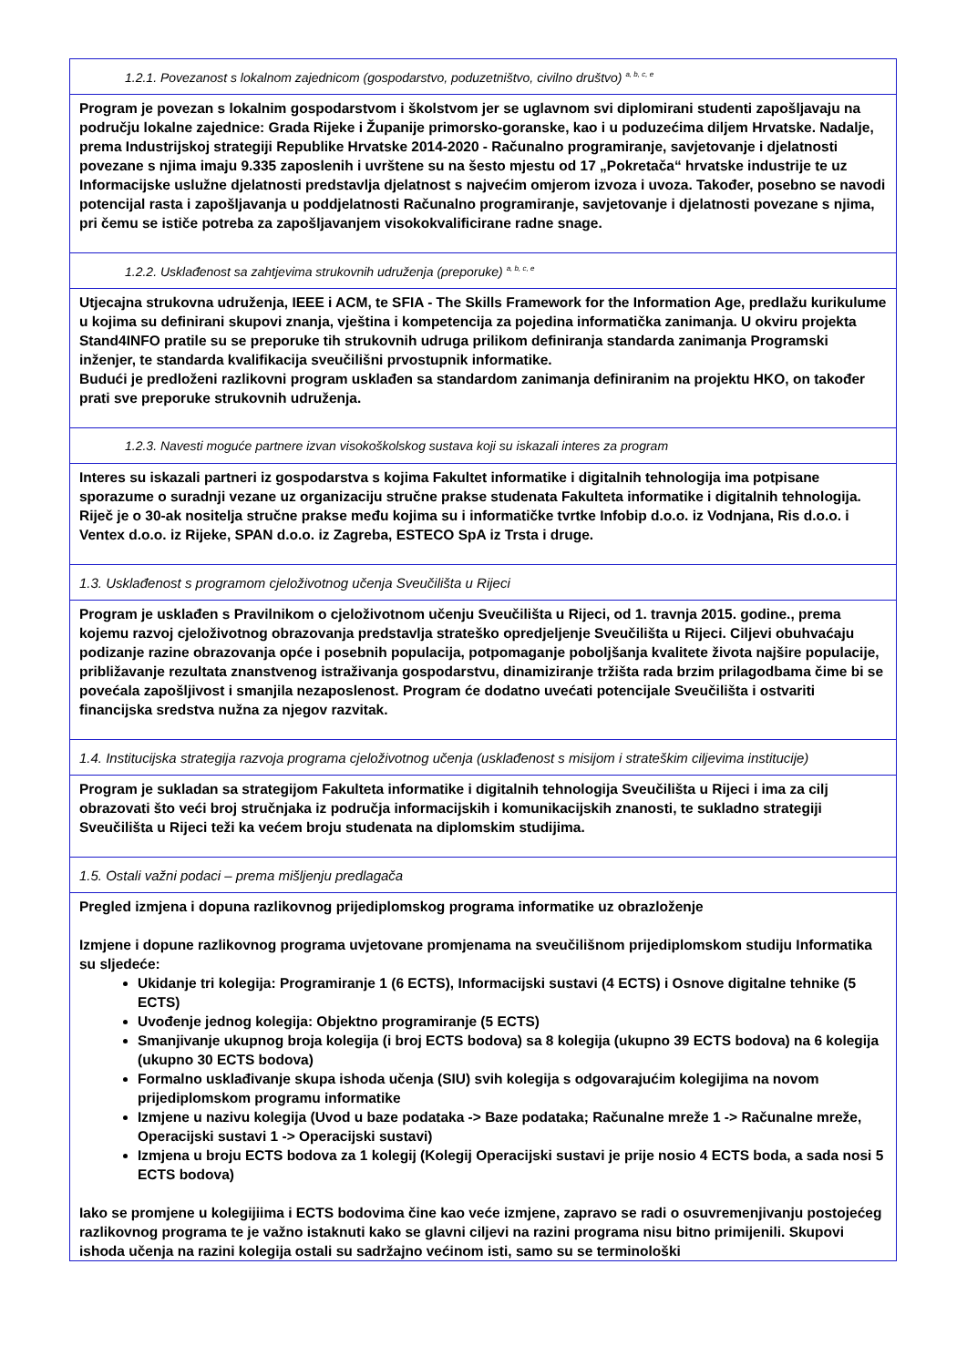| 1.2.1. Povezanost s lokalnom zajednicom (gospodarstvo, poduzetništvo, civilno društvo) <sup>a, b, c, e</sup> |
| Program je povezan s lokalnim gospodarstvom i školstvom jer se uglavnom svi diplomirani studenti zapošljavaju na području lokalne zajednice: Grada Rijeke i Županije primorsko-goranske, kao i u poduzećima diljem Hrvatske. Nadalje, prema Industrijskoj strategiji Republike Hrvatske 2014-2020 - Računalno programiranje, savjetovanje i djelatnosti povezane s njima imaju 9.335 zaposlenih i uvrštene su na šesto mjestu od 17 „Pokretača“ hrvatske industrije te uz Informacijske uslužne djelatnosti predstavlja djelatnost s najvećim omjerom izvoza i uvoza. Također, posebno se navodi potencijal rasta i zapošljavanja u poddjelatnosti Računalno programiranje, savjetovanje i djelatnosti povezane s njima, pri čemu se ističe potreba za zapošljavanjem visokokvalificirane radne snage. |
| 1.2.2. Usklađenost sa zahtjevima strukovnih udruženja (preporuke) <sup>a, b, c, e</sup> |
| Utjecajna strukovna udruženja, IEEE i ACM, te SFIA - The Skills Framework for the Information Age, predlažu kurikulume u kojima su definirani skupovi znanja, vještina i kompetencija za pojedina informatička zanimanja. U okviru projekta Stand4INFO pratile su se preporuke tih strukovnih udruga prilikom definiranja standarda zanimanja Programski inženjer, te standarda kvalifikacija sveučilišni prvostupnik informatike. Budući je predloženi razlikovni program usklađen sa standardom zanimanja definiranim na projektu HKO, on također prati sve preporuke strukovnih udruženja. |
| 1.2.3. Navesti moguće partnere izvan visokoškolskog sustava koji su iskazali interes za program |
| Interes su iskazali partneri iz gospodarstva s kojima Fakultet informatike i digitalnih tehnologija ima potpisane sporazume o suradnji vezane uz organizaciju stručne prakse studenata Fakulteta informatike i digitalnih tehnologija. Riječ je o 30-ak nositelja stručne prakse među kojima su i informatičke tvrtke Infobip d.o.o. iz Vodnjana, Ris d.o.o. i Ventex d.o.o. iz Rijeke, SPAN d.o.o. iz Zagreba, ESTECO SpA iz Trsta i druge. |
| 1.3. Usklađenost s programom cjeloživotnog učenja Sveučilišta u Rijeci |
| Program je usklađen s Pravilnikom o cjeloživotnom učenju Sveučilišta u Rijeci, od 1. travnja 2015. godine., prema kojemu razvoj cjeloživotnog obrazovanja predstavlja strateško opredjeljenje Sveučilišta u Rijeci. Ciljevi obuhvaćaju podizanje razine obrazovanja opće i posebnih populacija, potpomaganje poboljšanja kvalitete života najšire populacije, približavanje rezultata znanstvenog istraživanja gospodarstvu, dinamiziranje tržišta rada brzim prilagodbama čime bi se povećala zapošljivost i smanjila nezaposlenost. Program će dodatno uvećati potencijale Sveučilišta i ostvariti financijska sredstva nužna za njegov razvitak. |
| 1.4. Institucijska strategija razvoja programa cjeloživotnog učenja (usklađenost s misijom i strateškim ciljevima institucije) |
| Program je sukladan sa strategijom Fakulteta informatike i digitalnih tehnologija Sveučilišta u Rijeci i ima za cilj obrazovati što veći broj stručnjaka iz područja informacijskih i komunikacijskih znanosti, te sukladno strategiji Sveučilišta u Rijeci teži ka većem broju studenata na diplomskim studijima. |
| 1.5. Ostali važni podaci – prema mišljenju predlagača |
| Pregled izmjena i dopuna razlikovnog prijediplomskog programa informatike uz obrazloženje Izmjene i dopune razlikovnog programa uvjetovane promjenama na sveučilišnom prijediplomskom studiju Informatika su sljedeće: Ukidanje tri kolegija: Programiranje 1 (6 ECTS), Informacijski sustavi (4 ECTS) i Osnove digitalne tehnike (5 ECTS) Uvođenje jednog kolegija: Objektno programiranje (5 ECTS) Smanjivanje ukupnog broja kolegija (i broj ECTS bodova) sa 8 kolegija (ukupno 39 ECTS bodova) na 6 kolegija (ukupno 30 ECTS bodova) Formalno usklađivanje skupa ishoda učenja (SIU) svih kolegija s odgovarajućim kolegijima na novom prijediplomskom programu informatike Izmjene u nazivu kolegija (Uvod u baze podataka -> Baze podataka; Računalne mreže 1 -> Računalne mreže, Operacijski sustavi 1 -> Operacijski sustavi) Izmjena u broju ECTS bodova za 1 kolegij (Kolegij Operacijski sustavi je prije nosio 4 ECTS boda, a sada nosi 5 ECTS bodova) Iako se promjene u kolegijiima i ECTS bodovima čine kao veće izmjene, zapravo se radi o osuvremenjivanju postojećeg razlikovnog programa te je važno istaknuti kako se glavni ciljevi na razini programa nisu bitno primijenili. Skupovi ishoda učenja na razini kolegija ostali su sadržajno većinom isti, samo su se terminološki |